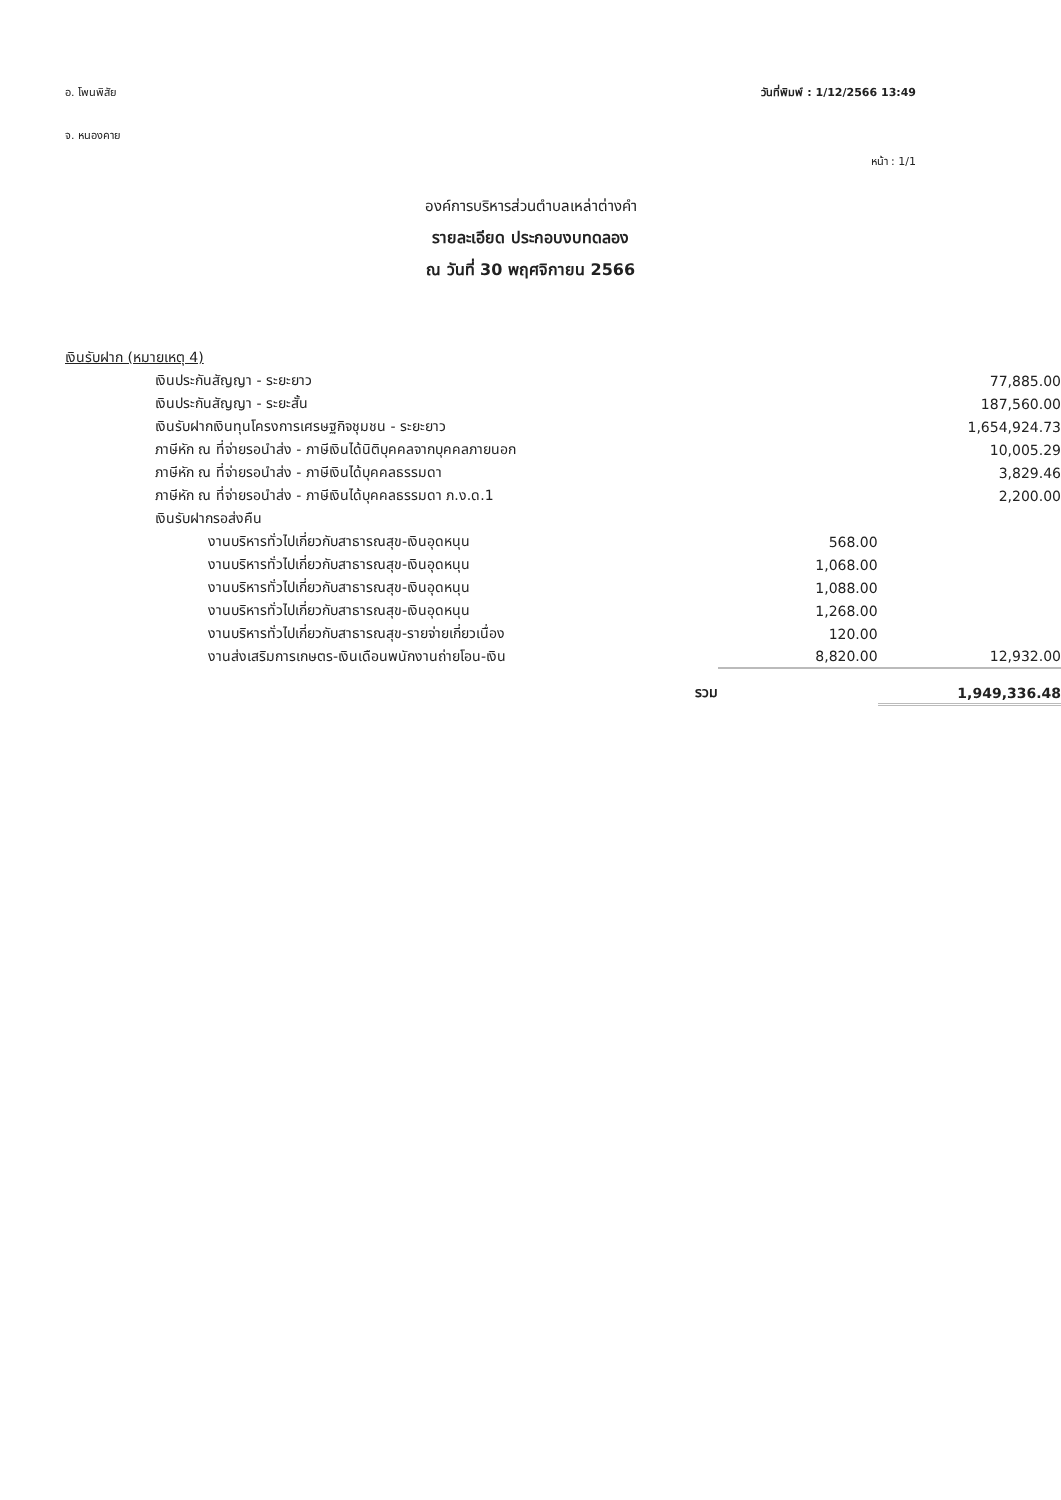อ. โพนพิสัย
จ. หนองคาย
วันที่พิมพ์ : 1/12/2566 13:49
หน้า : 1/1
องค์การบริหารส่วนตำบลเหล่าต่างคำ
รายละเอียด ประกอบงบทดลอง
ณ วันที่ 30 พฤศจิกายน 2566
| เงินรับฝาก (หมายเหตุ 4) | | |
| เงินประกันสัญญา - ระยะยาว | | 77,885.00 |
| เงินประกันสัญญา - ระยะสั้น | | 187,560.00 |
| เงินรับฝากเงินทุนโครงการเศรษฐกิจชุมชน - ระยะยาว | | 1,654,924.73 |
| ภาษีหัก ณ ที่จ่ายรอนำส่ง - ภาษีเงินได้นิติบุคคลจากบุคคลภายนอก | | 10,005.29 |
| ภาษีหัก ณ ที่จ่ายรอนำส่ง - ภาษีเงินได้บุคคลธรรมดา | | 3,829.46 |
| ภาษีหัก ณ ที่จ่ายรอนำส่ง - ภาษีเงินได้บุคคลธรรมดา ภ.ง.ด.1 | | 2,200.00 |
| เงินรับฝากรอส่งคืน | | |
| งานบริหารทั่วไปเกี่ยวกับสาธารณสุข-เงินอุดหนุน | 568.00 | |
| งานบริหารทั่วไปเกี่ยวกับสาธารณสุข-เงินอุดหนุน | 1,068.00 | |
| งานบริหารทั่วไปเกี่ยวกับสาธารณสุข-เงินอุดหนุน | 1,088.00 | |
| งานบริหารทั่วไปเกี่ยวกับสาธารณสุข-เงินอุดหนุน | 1,268.00 | |
| งานบริหารทั่วไปเกี่ยวกับสาธารณสุข-รายจ่ายเกี่ยวเนื่อง | 120.00 | |
| งานส่งเสริมการเกษตร-เงินเดือนพนักงานถ่ายโอน-เงิน | 8,820.00 | 12,932.00 |
| รวม | | 1,949,336.48 |